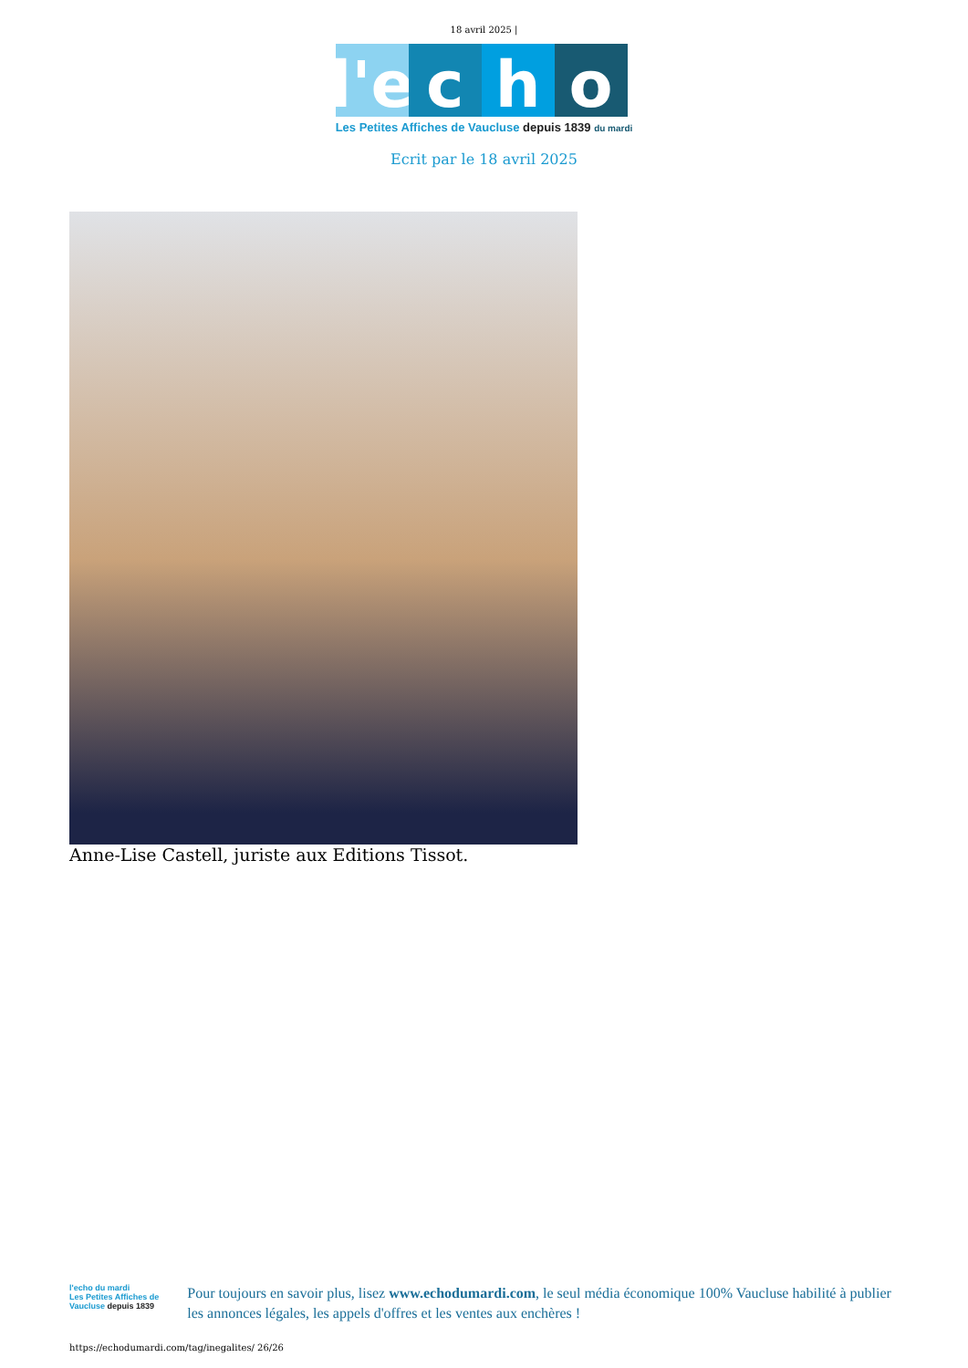18 avril 2025 |
l'e
c
h
o
Les Petites Affiches de Vaucluse depuis 1839 du mardi
Ecrit par le 18 avril 2025
Anne-Lise Castell, juriste aux Editions Tissot.
l'echo du mardi
Les Petites Affiches de Vaucluse depuis 1839
Pour toujours en savoir plus, lisez www.echodumardi.com, le seul média économique 100% Vaucluse habilité à publier les annonces légales, les appels d'offres et les ventes aux enchères !
https://echodumardi.com/tag/inegalites/ 26/26